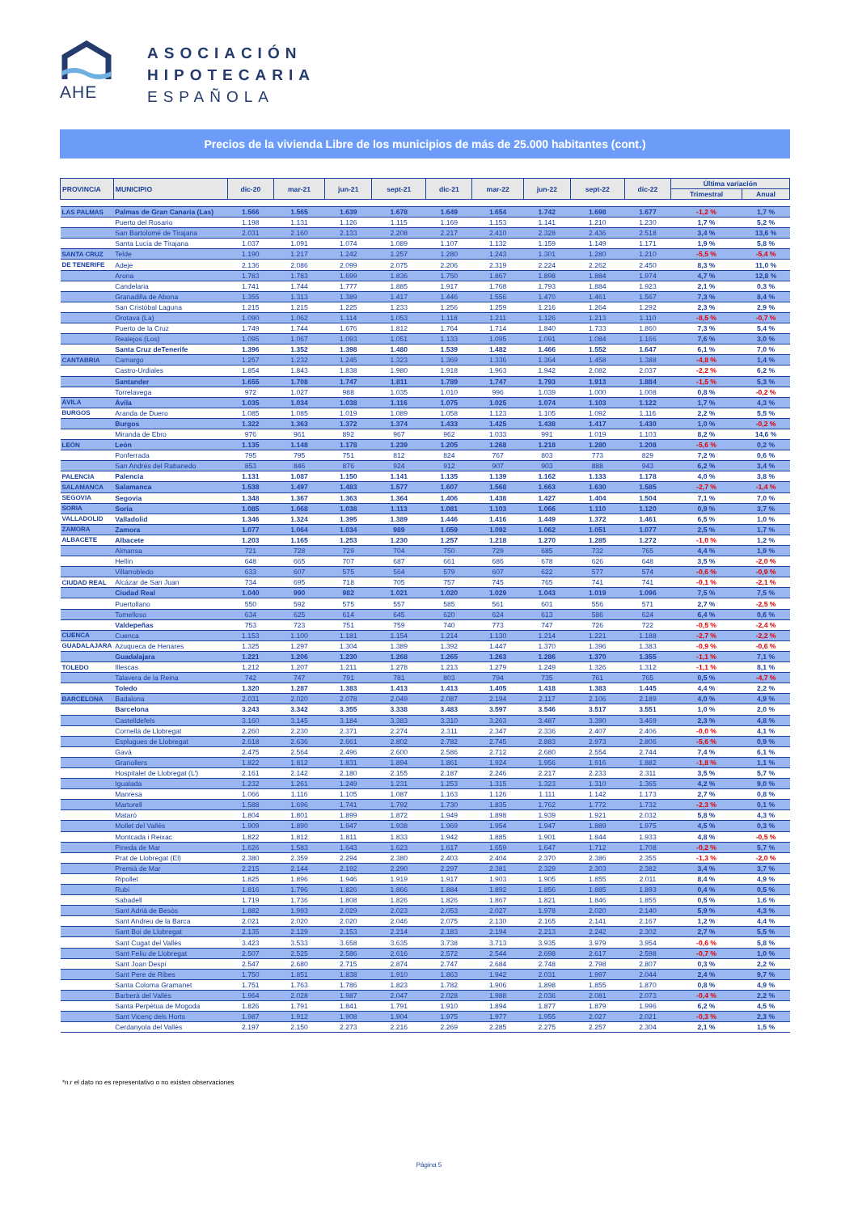AHE
ASOCIACIÓN
HIPOTECARIA
ESPAÑOLA
Precios de la vivienda Libre de los municipios de más de 25.000 habitantes (cont.)
| PROVINCIA | MUNICIPIO | dic-20 | mar-21 | jun-21 | sept-21 | dic-21 | mar-22 | jun-22 | sept-22 | dic-22 | Última variación | |
| --- | --- | --- | --- | --- | --- | --- | --- | --- | --- | --- | --- | --- |
| | | | | | | | | | | | Trimestral | Anual |
| LAS PALMAS | Palmas de Gran Canaria (Las) | 1.566 | 1.565 | 1.639 | 1.678 | 1.649 | 1.654 | 1.742 | 1.698 | 1.677 | -1,2 % | 1,7 % |
| | Puerto del Rosario | 1.198 | 1.131 | 1.126 | 1.115 | 1.169 | 1.153 | 1.141 | 1.210 | 1.230 | 1,7 % | 5,2 % |
| | San Bartolomé de Tirajana | 2.031 | 2.160 | 2.133 | 2.208 | 2.217 | 2.410 | 2.328 | 2.436 | 2.518 | 3,4 % | 13,6 % |
| | Santa Lucía de Tirajana | 1.037 | 1.091 | 1.074 | 1.089 | 1.107 | 1.132 | 1.159 | 1.149 | 1.171 | 1,9 % | 5,8 % |
| SANTA CRUZ | Telde | 1.190 | 1.217 | 1.242 | 1.257 | 1.280 | 1.243 | 1.301 | 1.280 | 1.210 | -5,5 % | -5,4 % |
| DE TENERIFE | Adeje | 2.136 | 2.086 | 2.099 | 2.075 | 2.206 | 2.319 | 2.224 | 2.262 | 2.450 | 8,3 % | 11,0 % |
| | Arona | 1.783 | 1.783 | 1.699 | 1.836 | 1.750 | 1.867 | 1.898 | 1.884 | 1.974 | 4,7 % | 12,8 % |
| | Candelaria | 1.741 | 1.744 | 1.777 | 1.885 | 1.917 | 1.768 | 1.793 | 1.884 | 1.923 | 2,1 % | 0,3 % |
| | Granadilla de Abona | 1.355 | 1.313 | 1.389 | 1.417 | 1.446 | 1.556 | 1.470 | 1.461 | 1.567 | 7,3 % | 8,4 % |
| | San Cristóbal Laguna | 1.215 | 1.215 | 1.225 | 1.233 | 1.256 | 1.259 | 1.216 | 1.264 | 1.292 | 2,3 % | 2,9 % |
| | Orotava (La) | 1.090 | 1.062 | 1.114 | 1.053 | 1.118 | 1.211 | 1.126 | 1.213 | 1.110 | -8,5 % | -0,7 % |
| | Puerto de la Cruz | 1.749 | 1.744 | 1.676 | 1.812 | 1.764 | 1.714 | 1.840 | 1.733 | 1.860 | 7,3 % | 5,4 % |
| | Realejos (Los) | 1.095 | 1.067 | 1.093 | 1.051 | 1.133 | 1.095 | 1.091 | 1.084 | 1.166 | 7,6 % | 3,0 % |
| | Santa Cruz deTenerife | 1.396 | 1.352 | 1.398 | 1.480 | 1.539 | 1.482 | 1.466 | 1.552 | 1.647 | 6,1 % | 7,0 % |
| CANTABRIA | Camargo | 1.257 | 1.232 | 1.245 | 1.323 | 1.369 | 1.336 | 1.364 | 1.458 | 1.388 | -4,8 % | 1,4 % |
| | Castro-Urdiales | 1.854 | 1.843 | 1.838 | 1.980 | 1.918 | 1.963 | 1.942 | 2.082 | 2.037 | -2,2 % | 6,2 % |
| | Santander | 1.655 | 1.708 | 1.747 | 1.811 | 1.789 | 1.747 | 1.793 | 1.913 | 1.884 | -1,5 % | 5,3 % |
| | Torrelavega | 972 | 1.027 | 988 | 1.035 | 1.010 | 996 | 1.039 | 1.000 | 1.008 | 0,8 % | -0,2 % |
| ÁVILA | Ávila | 1.035 | 1.034 | 1.038 | 1.116 | 1.075 | 1.025 | 1.074 | 1.103 | 1.122 | 1,7 % | 4,3 % |
| BURGOS | Aranda de Duero | 1.085 | 1.085 | 1.019 | 1.089 | 1.058 | 1.123 | 1.105 | 1.092 | 1.116 | 2,2 % | 5,5 % |
| | Burgos | 1.322 | 1.363 | 1.372 | 1.374 | 1.433 | 1.425 | 1.438 | 1.417 | 1.430 | 1,0 % | -0,2 % |
| | Miranda de Ebro | 976 | 961 | 892 | 967 | 962 | 1.033 | 991 | 1.019 | 1.103 | 8,2 % | 14,6 % |
| LEÓN | León | 1.135 | 1.148 | 1.178 | 1.239 | 1.205 | 1.268 | 1.218 | 1.280 | 1.208 | -5,6 % | 0,2 % |
| | Ponferrada | 795 | 795 | 751 | 812 | 824 | 767 | 803 | 773 | 829 | 7,2 % | 0,6 % |
| | San Andrés del Rabanedo | 853 | 846 | 876 | 924 | 912 | 907 | 903 | 888 | 943 | 6,2 % | 3,4 % |
| PALENCIA | Palencia | 1.131 | 1.087 | 1.150 | 1.141 | 1.135 | 1.139 | 1.162 | 1.133 | 1.178 | 4,0 % | 3,8 % |
| SALAMANCA | Salamanca | 1.538 | 1.497 | 1.483 | 1.577 | 1.607 | 1.568 | 1.663 | 1.630 | 1.585 | -2,7 % | -1,4 % |
| SEGOVIA | Segovia | 1.348 | 1.367 | 1.363 | 1.364 | 1.406 | 1.438 | 1.427 | 1.404 | 1.504 | 7,1 % | 7,0 % |
| SORIA | Soria | 1.085 | 1.068 | 1.038 | 1.113 | 1.081 | 1.103 | 1.066 | 1.110 | 1.120 | 0,9 % | 3,7 % |
| VALLADOLID | Valladolid | 1.346 | 1.324 | 1.395 | 1.389 | 1.446 | 1.416 | 1.449 | 1.372 | 1.461 | 6,5 % | 1,0 % |
| ZAMORA | Zamora | 1.077 | 1.064 | 1.034 | 989 | 1.059 | 1.092 | 1.062 | 1.051 | 1.077 | 2,5 % | 1,7 % |
| ALBACETE | Albacete | 1.203 | 1.165 | 1.253 | 1.230 | 1.257 | 1.218 | 1.270 | 1.285 | 1.272 | -1,0 % | 1,2 % |
| | Almansa | 721 | 728 | 729 | 704 | 750 | 729 | 685 | 732 | 765 | 4,4 % | 1,9 % |
| | Hellín | 648 | 665 | 707 | 687 | 661 | 686 | 678 | 626 | 648 | 3,5 % | -2,0 % |
| | Villarrobledo | 633 | 607 | 575 | 564 | 579 | 607 | 622 | 577 | 574 | -0,6 % | -0,9 % |
| CIUDAD REAL | Alcázar de San Juan | 734 | 695 | 718 | 705 | 757 | 745 | 765 | 741 | 741 | -0,1 % | -2,1 % |
| | Ciudad Real | 1.040 | 990 | 982 | 1.021 | 1.020 | 1.029 | 1.043 | 1.019 | 1.096 | 7,5 % | 7,5 % |
| | Puertollano | 550 | 592 | 575 | 557 | 585 | 561 | 601 | 556 | 571 | 2,7 % | -2,5 % |
| | Tomelloso | 634 | 625 | 614 | 645 | 620 | 624 | 613 | 586 | 624 | 6,4 % | 0,6 % |
| | Valdepeñas | 753 | 723 | 751 | 759 | 740 | 773 | 747 | 726 | 722 | -0,5 % | -2,4 % |
| CUENCA | Cuenca | 1.153 | 1.100 | 1.181 | 1.154 | 1.214 | 1.130 | 1.214 | 1.221 | 1.188 | -2,7 % | -2,2 % |
| GUADALAJARA | Azuqueca de Henares | 1.325 | 1.297 | 1.304 | 1.389 | 1.392 | 1.447 | 1.370 | 1.396 | 1.383 | -0,9 % | -0,6 % |
| | Guadalajara | 1.221 | 1.206 | 1.230 | 1.268 | 1.265 | 1.263 | 1.286 | 1.370 | 1.355 | -1,1 % | 7,1 % |
| TOLEDO | Illescas | 1.212 | 1.207 | 1.211 | 1.278 | 1.213 | 1.279 | 1.249 | 1.326 | 1.312 | -1,1 % | 8,1 % |
| | Talavera de la Reina | 742 | 747 | 791 | 781 | 803 | 794 | 735 | 761 | 765 | 0,5 % | -4,7 % |
| | Toledo | 1.320 | 1.287 | 1.383 | 1.413 | 1.413 | 1.405 | 1.418 | 1.383 | 1.445 | 4,4 % | 2,2 % |
| BARCELONA | Badalona | 2.031 | 2.020 | 2.078 | 2.049 | 2.087 | 2.194 | 2.117 | 2.106 | 2.189 | 4,0 % | 4,9 % |
| | Barcelona | 3.243 | 3.342 | 3.355 | 3.338 | 3.483 | 3.597 | 3.546 | 3.517 | 3.551 | 1,0 % | 2,0 % |
| | Castelldefels | 3.160 | 3.145 | 3.184 | 3.383 | 3.310 | 3.263 | 3.487 | 3.390 | 3.469 | 2,3 % | 4,8 % |
| | Cornellà de Llobregat | 2.260 | 2.230 | 2.371 | 2.274 | 2.311 | 2.347 | 2.336 | 2.407 | 2.406 | -0,0 % | 4,1 % |
| | Esplugues de Llobregat | 2.618 | 2.636 | 2.661 | 2.802 | 2.782 | 2.745 | 2.883 | 2.973 | 2.806 | -5,6 % | 0,9 % |
| | Gavà | 2.475 | 2.564 | 2.496 | 2.600 | 2.586 | 2.712 | 2.680 | 2.554 | 2.744 | 7,4 % | 6,1 % |
| | Granollers | 1.822 | 1.812 | 1.831 | 1.894 | 1.861 | 1.924 | 1.956 | 1.916 | 1.882 | -1,8 % | 1,1 % |
| | Hospitalet de Llobregat (L') | 2.161 | 2.142 | 2.180 | 2.155 | 2.187 | 2.246 | 2.217 | 2.233 | 2.311 | 3,5 % | 5,7 % |
| | Igualada | 1.232 | 1.261 | 1.249 | 1.231 | 1.253 | 1.315 | 1.323 | 1.310 | 1.365 | 4,2 % | 9,0 % |
| | Manresa | 1.066 | 1.116 | 1.105 | 1.087 | 1.163 | 1.126 | 1.111 | 1.142 | 1.173 | 2,7 % | 0,8 % |
| | Martorell | 1.588 | 1.696 | 1.741 | 1.792 | 1.730 | 1.835 | 1.762 | 1.772 | 1.732 | -2,3 % | 0,1 % |
| | Mataró | 1.804 | 1.801 | 1.899 | 1.872 | 1.949 | 1.898 | 1.939 | 1.921 | 2.032 | 5,8 % | 4,3 % |
| | Mollet del Vallès | 1.909 | 1.890 | 1.947 | 1.938 | 1.969 | 1.954 | 1.947 | 1.889 | 1.975 | 4,5 % | 0,3 % |
| | Montcada i Reixac | 1.822 | 1.812 | 1.811 | 1.833 | 1.942 | 1.885 | 1.901 | 1.844 | 1.933 | 4,8 % | -0,5 % |
| | Pineda de Mar | 1.626 | 1.583 | 1.643 | 1.623 | 1.617 | 1.659 | 1.647 | 1.712 | 1.708 | -0,2 % | 5,7 % |
| | Prat de Llobregat (El) | 2.380 | 2.359 | 2.294 | 2.380 | 2.403 | 2.404 | 2.370 | 2.386 | 2.355 | -1,3 % | -2,0 % |
| | Premià de Mar | 2.215 | 2.144 | 2.192 | 2.290 | 2.297 | 2.381 | 2.329 | 2.303 | 2.382 | 3,4 % | 3,7 % |
| | Ripollet | 1.825 | 1.896 | 1.946 | 1.919 | 1.917 | 1.903 | 1.905 | 1.855 | 2.011 | 8,4 % | 4,9 % |
| | Rubí | 1.816 | 1.796 | 1.826 | 1.866 | 1.884 | 1.892 | 1.856 | 1.885 | 1.893 | 0,4 % | 0,5 % |
| | Sabadell | 1.719 | 1.736 | 1.808 | 1.826 | 1.826 | 1.867 | 1.821 | 1.846 | 1.855 | 0,5 % | 1,6 % |
| | Sant Adrià de Besòs | 1.882 | 1.993 | 2.029 | 2.023 | 2.053 | 2.027 | 1.978 | 2.020 | 2.140 | 5,9 % | 4,3 % |
| | Sant Andreu de la Barca | 2.021 | 2.020 | 2.020 | 2.046 | 2.075 | 2.130 | 2.165 | 2.141 | 2.167 | 1,2 % | 4,4 % |
| | Sant Boi de Llobregat | 2.135 | 2.129 | 2.153 | 2.214 | 2.183 | 2.194 | 2.213 | 2.242 | 2.302 | 2,7 % | 5,5 % |
| | Sant Cugat del Vallès | 3.423 | 3.533 | 3.658 | 3.635 | 3.738 | 3.713 | 3.935 | 3.979 | 3.954 | -0,6 % | 5,8 % |
| | Sant Feliu de Llobregat | 2.507 | 2.525 | 2.586 | 2.616 | 2.572 | 2.544 | 2.698 | 2.617 | 2.598 | -0,7 % | 1,0 % |
| | Sant Joan Despí | 2.547 | 2.680 | 2.715 | 2.874 | 2.747 | 2.684 | 2.748 | 2.798 | 2.807 | 0,3 % | 2,2 % |
| | Sant Pere de Ribes | 1.750 | 1.851 | 1.838 | 1.910 | 1.863 | 1.942 | 2.031 | 1.997 | 2.044 | 2,4 % | 9,7 % |
| | Santa Coloma Gramanet | 1.751 | 1.763 | 1.786 | 1.823 | 1.782 | 1.906 | 1.898 | 1.855 | 1.870 | 0,8 % | 4,9 % |
| | Barberà del Vallès | 1.964 | 2.028 | 1.987 | 2.047 | 2.028 | 1.988 | 2.036 | 2.081 | 2.073 | -0,4 % | 2,2 % |
| | Santa Perpètua de Mogoda | 1.826 | 1.791 | 1.841 | 1.791 | 1.910 | 1.894 | 1.877 | 1.879 | 1.996 | 6,2 % | 4,5 % |
| | Sant Vicenç dels Horts | 1.987 | 1.912 | 1.908 | 1.904 | 1.975 | 1.977 | 1.955 | 2.027 | 2.021 | -0,3 % | 2,3 % |
| | Cerdanyola del Vallès | 2.197 | 2.150 | 2.273 | 2.216 | 2.269 | 2.285 | 2.275 | 2.257 | 2.304 | 2,1 % | 1,5 % |
*n.r el dato no es representativo o no existen observaciones
Página 5